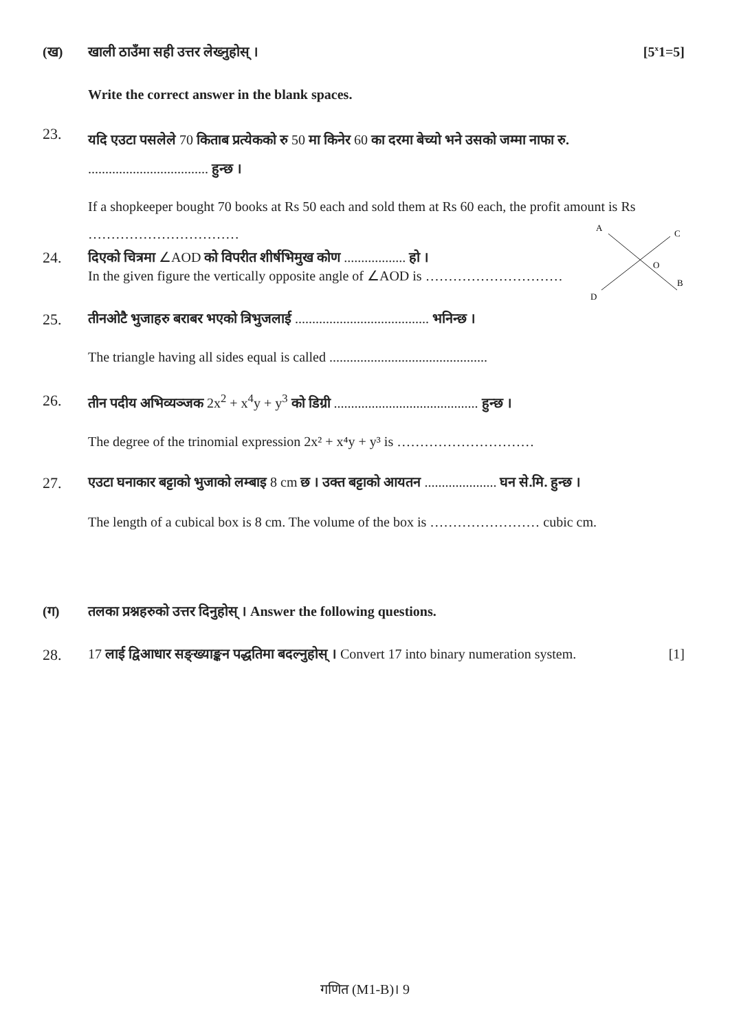(ख) खाली ठाउँमा सही उत्तर लेख्नुहोस् ।
[5<sup>x</sup>1=5]
Write the correct answer in the blank spaces.
23.
यदि एउटा पसलेले 70 किताब प्रत्येकको रु 50 मा किनेर 60 का दरमा बेच्यो भने उसको जम्मा नाफा रु. ................................... हुन्छ ।
If a shopkeeper bought 70 books at Rs 50 each and sold them at Rs 60 each, the profit amount is Rs ……………………………
24. दिएको चित्रमा ∠AOD को विपरीत शीर्षभिमुख कोण .................. हो ।
In the given figure the vertically opposite angle of ∠AOD is …………………………
A
C
O
B
D
25. तीनओटै भुजाहरु बराबर भएको त्रिभुजलाई ....................................... भनिन्छ ।
The triangle having all sides equal is called ..............................................
26. तीन पदीय अभिव्यञ्जक 2x<sup>2</sup> + x<sup>4</sup>y + y<sup>3</sup> को डिग्री .......................................... हुन्छ ।
The degree of the trinomial expression 2x² + x⁴y + y³ is …………………………
27. एउटा घनाकार बट्टाको भुजाको लम्बाइ 8 cm छ । उक्त बट्टाको आयतन ..................... घन से.मि. हुन्छ ।
The length of a cubical box is 8 cm. The volume of the box is …………………… cubic cm.
(ग) तलका प्रश्नहरुको उत्तर दिनुहोस् । Answer the following questions.
28. 17 लाई द्विआधार सङ्ख्याङ्कन पद्धतिमा बदल्नुहोस् । Convert 17 into binary numeration system.
[1]
गणित (M1-B)। 9